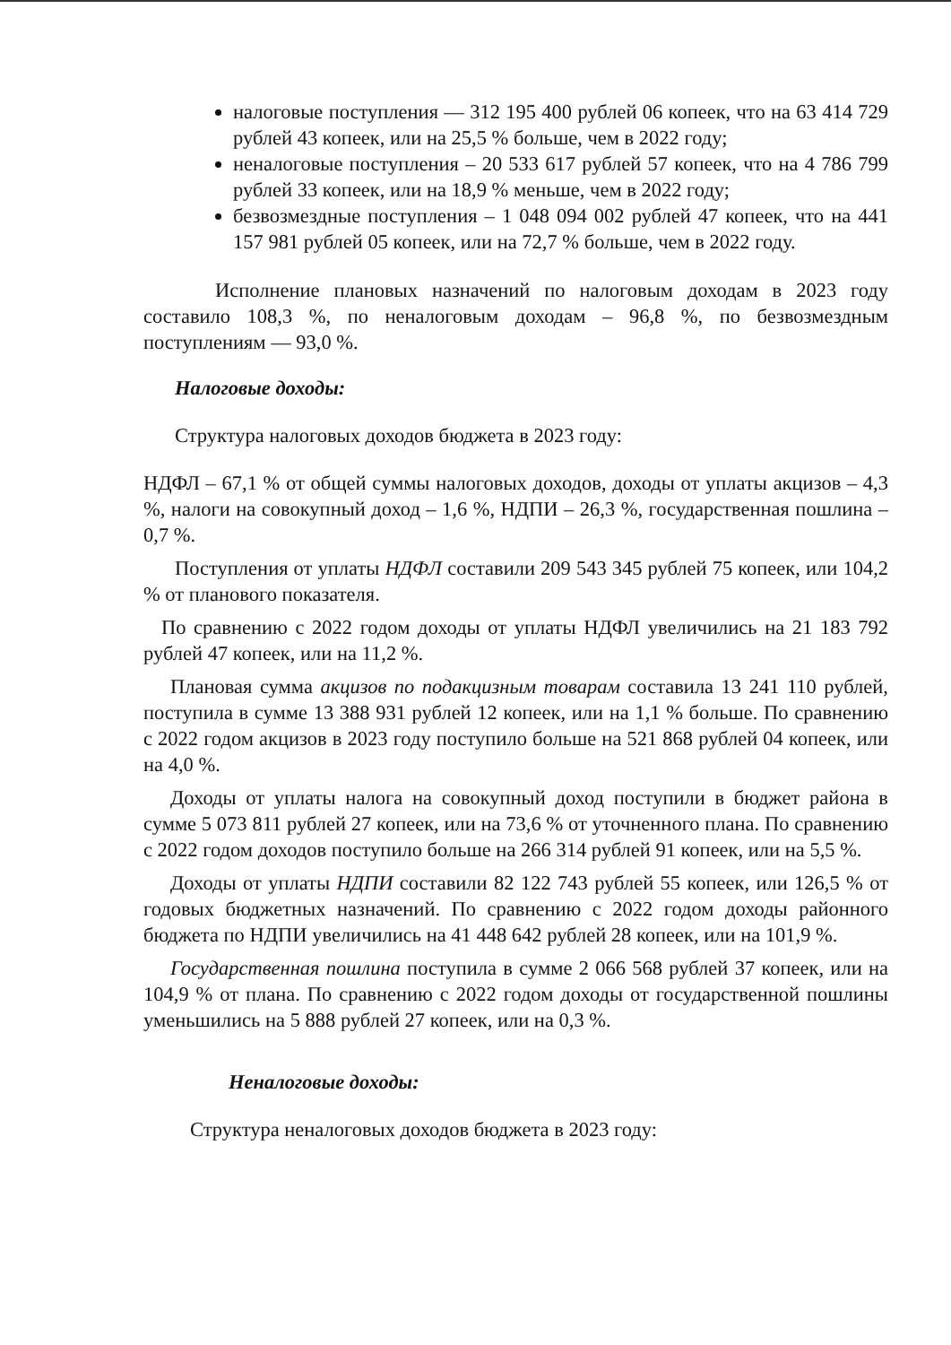налоговые поступления — 312 195 400 рублей 06 копеек, что на 63 414 729 рублей 43 копеек, или на 25,5 % больше, чем в 2022 году;
неналоговые поступления – 20 533 617 рублей 57 копеек, что на 4 786 799 рублей 33 копеек, или на 18,9 % меньше, чем в 2022 году;
безвозмездные поступления – 1 048 094 002 рублей 47 копеек, что на 441 157 981 рублей 05 копеек, или на 72,7 % больше, чем в 2022 году.
Исполнение плановых назначений по налоговым доходам в 2023 году составило 108,3 %, по неналоговым доходам – 96,8 %, по безвозмездным поступлениям — 93,0 %.
Налоговые доходы:
Структура налоговых доходов бюджета в 2023 году:
НДФЛ – 67,1 % от общей суммы налоговых доходов, доходы от уплаты акцизов – 4,3 %, налоги на совокупный доход – 1,6 %, НДПИ – 26,3 %, государственная пошлина – 0,7 %.
Поступления от уплаты НДФЛ составили 209 543 345 рублей 75 копеек, или 104,2 % от планового показателя.
По сравнению с 2022 годом доходы от уплаты НДФЛ увеличились на 21 183 792 рублей 47 копеек, или на 11,2 %.
Плановая сумма акцизов по подакцизным товарам составила 13 241 110 рублей, поступила в сумме 13 388 931 рублей 12 копеек, или на 1,1 % больше. По сравнению с 2022 годом акцизов в 2023 году поступило больше на 521 868 рублей 04 копеек, или на 4,0 %.
Доходы от уплаты налога на совокупный доход поступили в бюджет района в сумме 5 073 811 рублей 27 копеек, или на 73,6 % от уточненного плана. По сравнению с 2022 годом доходов поступило больше на 266 314 рублей 91 копеек, или на 5,5 %.
Доходы от уплаты НДПИ составили 82 122 743 рублей 55 копеек, или 126,5 % от годовых бюджетных назначений. По сравнению с 2022 годом доходы районного бюджета по НДПИ увеличились на 41 448 642 рублей 28 копеек, или на 101,9 %.
Государственная пошлина поступила в сумме 2 066 568 рублей 37 копеек, или на 104,9 % от плана. По сравнению с 2022 годом доходы от государственной пошлины уменьшились на 5 888 рублей 27 копеек, или на 0,3 %.
Неналоговые доходы:
Структура неналоговых доходов бюджета в 2023 году: